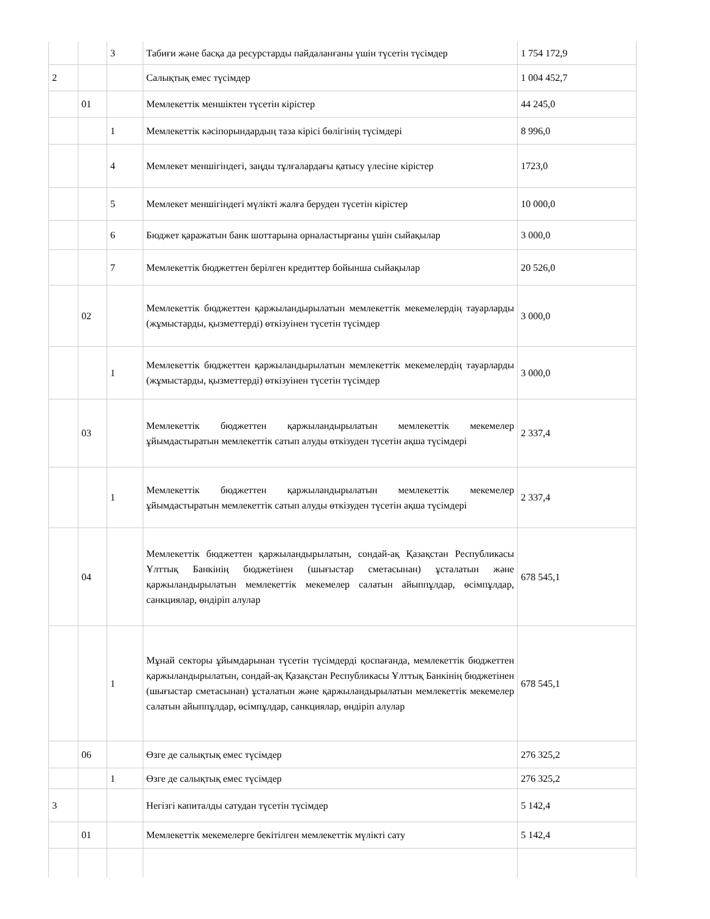| | | 3 | Табиғи және басқа да ресурстарды пайдаланғаны үшін түсетін түсімдер | 1 754 172,9 |
| 2 | | | Салықтық емес түсімдер | 1 004 452,7 |
| | 01 | | Мемлекеттік меншіктен түсетін кірістер | 44 245,0 |
| | | 1 | Мемлекеттік кәсіпорындардың таза кірісі бөлігінің түсімдері | 8 996,0 |
| | | 4 | Мемлекет меншігіндегі, заңды тұлғалардағы қатысу үлесіне кірістер | 1723,0 |
| | | 5 | Мемлекет меншігіндегі мүлікті жалға беруден түсетін кірістер | 10 000,0 |
| | | 6 | Бюджет қаражатын банк шоттарына орналастырғаны үшін сыйақылар | 3 000,0 |
| | | 7 | Мемлекеттік бюджеттен берілген кредиттер бойынша сыйақылар | 20 526,0 |
| | 02 | | Мемлекеттік бюджеттен қаржыландырылатын мемлекеттік мекемелердің тауарларды (жұмыстарды, қызметтерді) өткізуінен түсетін түсімдер | 3 000,0 |
| | | 1 | Мемлекеттік бюджеттен қаржыландырылатын мемлекеттік мекемелердің тауарларды (жұмыстарды, қызметтерді) өткізуінен түсетін түсімдер | 3 000,0 |
| | 03 | | Мемлекеттік бюджеттен қаржыландырылатын мемлекеттік мекемелер ұйымдастыратын мемлекеттік сатып алуды өткізуден түсетін ақша түсімдері | 2 337,4 |
| | | 1 | Мемлекеттік бюджеттен қаржыландырылатын мемлекеттік мекемелер ұйымдастыратын мемлекеттік сатып алуды өткізуден түсетін ақша түсімдері | 2 337,4 |
| | 04 | | Мемлекеттік бюджеттен қаржыландырылатын, сондай-ақ Қазақстан Республикасы Ұлттық Банкінің бюджетінен (шығыстар сметасынан) ұсталатын және қаржыландырылатын мемлекеттік мекемелер салатын айыппұлдар, өсімпұлдар, санкциялар, өндіріп алулар | 678 545,1 |
| | | 1 | Мұнай секторы ұйымдарынан түсетін түсімдерді қоспағанда, мемлекеттік бюджеттен қаржыландырылатын, сондай-ақ Қазақстан Республикасы Ұлттық Банкінің бюджетінен (шығыстар сметасынан) ұсталатын және қаржыландырылатын мемлекеттік мекемелер салатын айыппұлдар, өсімпұлдар, санкциялар, өндіріп алулар | 678 545,1 |
| | 06 | | Өзге де салықтық емес түсімдер | 276 325,2 |
| | | 1 | Өзге де салықтық емес түсімдер | 276 325,2 |
| 3 | | | Негізгі капиталды сатудан түсетін түсімдер | 5 142,4 |
| | 01 | | Мемлекеттік мекемелерге бекітілген мемлекеттік мүлікті сату | 5 142,4 |